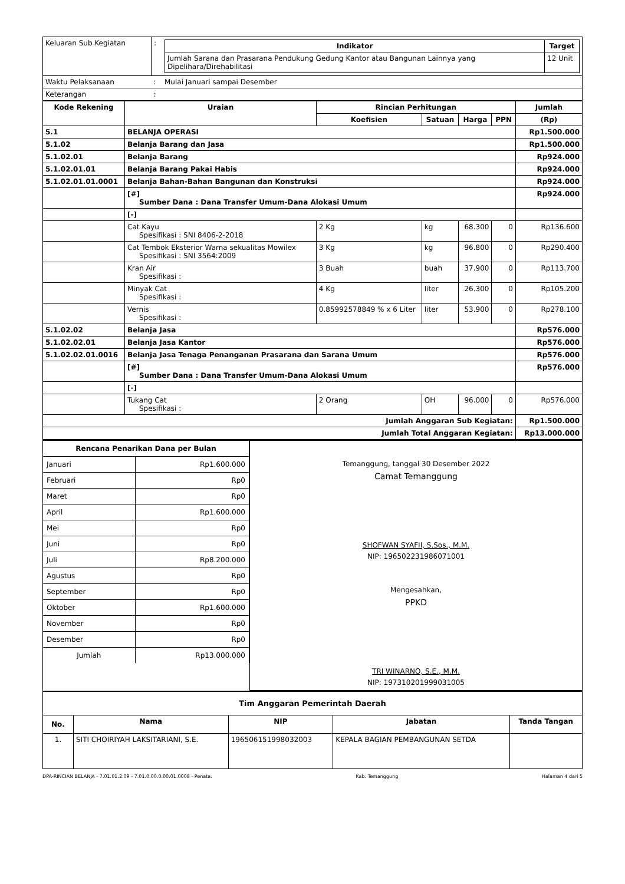| Keluaran Sub Kegiatan | : | / Indikator / Target / / --- / --- / / Jumlah Sarana dan Prasarana Pendukung Gedung Kantor atau Bangunan Lainnya yang Dipelihara/Direhabilitasi / 12 Unit / |
| Waktu Pelaksanaan | : | Mulai Januari sampai Desember |
| Keterangan | : | |
| Kode Rekening | Uraian | Rincian Perhitungan | | | | Jumlah |
| --- | --- | --- | --- | --- | --- | --- |
| | | Koefisien | Satuan | Harga | PPN | (Rp) |
| 5.1 | BELANJA OPERASI | | | | | Rp1.500.000 |
| 5.1.02 | Belanja Barang dan Jasa | | | | | Rp1.500.000 |
| 5.1.02.01 | Belanja Barang | | | | | Rp924.000 |
| 5.1.02.01.01 | Belanja Barang Pakai Habis | | | | | Rp924.000 |
| 5.1.02.01.01.0001 | Belanja Bahan-Bahan Bangunan dan Konstruksi | | | | | Rp924.000 |
| | [#] Sumber Dana : Dana Transfer Umum-Dana Alokasi Umum | | | | | Rp924.000 |
| | [-] | | | | | |
| | Cat Kayu Spesifikasi : SNI 8406-2-2018 | 2 Kg | kg | 68.300 | 0 | Rp136.600 |
| | Cat Tembok Eksterior Warna sekualitas Mowilex Spesifikasi : SNI 3564:2009 | 3 Kg | kg | 96.800 | 0 | Rp290.400 |
| | Kran Air Spesifikasi : | 3 Buah | buah | 37.900 | 0 | Rp113.700 |
| | Minyak Cat Spesifikasi : | 4 Kg | liter | 26.300 | 0 | Rp105.200 |
| | Vernis Spesifikasi : | 0.85992578849 % x 6 Liter | liter | 53.900 | 0 | Rp278.100 |
| 5.1.02.02 | Belanja Jasa | | | | | Rp576.000 |
| 5.1.02.02.01 | Belanja Jasa Kantor | | | | | Rp576.000 |
| 5.1.02.02.01.0016 | Belanja Jasa Tenaga Penanganan Prasarana dan Sarana Umum | | | | | Rp576.000 |
| | [#] Sumber Dana : Dana Transfer Umum-Dana Alokasi Umum | | | | | Rp576.000 |
| | [-] | | | | | |
| | Tukang Cat Spesifikasi : | 2 Orang | OH | 96.000 | 0 | Rp576.000 |
| Jumlah Anggaran Sub Kegiatan: | | | | | | Rp1.500.000 |
| Jumlah Total Anggaran Kegiatan: | | | | | | Rp13.000.000 |
| / Rencana Penarikan Dana per Bulan / / / --- / --- / / Januari / Rp1.600.000 / / Februari / Rp0 / / Maret / Rp0 / / April / Rp1.600.000 / / Mei / Rp0 / / Juni / Rp0 / / Juli / Rp8.200.000 / / Agustus / Rp0 / / September / Rp0 / / Oktober / Rp1.600.000 / / November / Rp0 / / Desember / Rp0 / / Jumlah / Rp13.000.000 / | Temanggung, tanggal 30 Desember 2022 Camat Temanggung SHOFWAN SYAFII, S.Sos., M.M. NIP: 196502231986071001 Mengesahkan, PPKD TRI WINARNO, S.E., M.M. NIP: 197310201999031005 |
| Tim Anggaran Pemerintah Daerah | | | | |
| --- | --- | --- | --- | --- |
| No. | Nama | NIP | Jabatan | Tanda Tangan |
| 1. | SITI CHOIRIYAH LAKSITARIANI, S.E. | 196506151998032003 | KEPALA BAGIAN PEMBANGUNAN SETDA | |
DPA-RINCIAN BELANJA - 7.01.01.2.09 - 7.01.0.00.0.00.01.0008 - Penata. Kab. Temanggung Halaman 4 dari 5